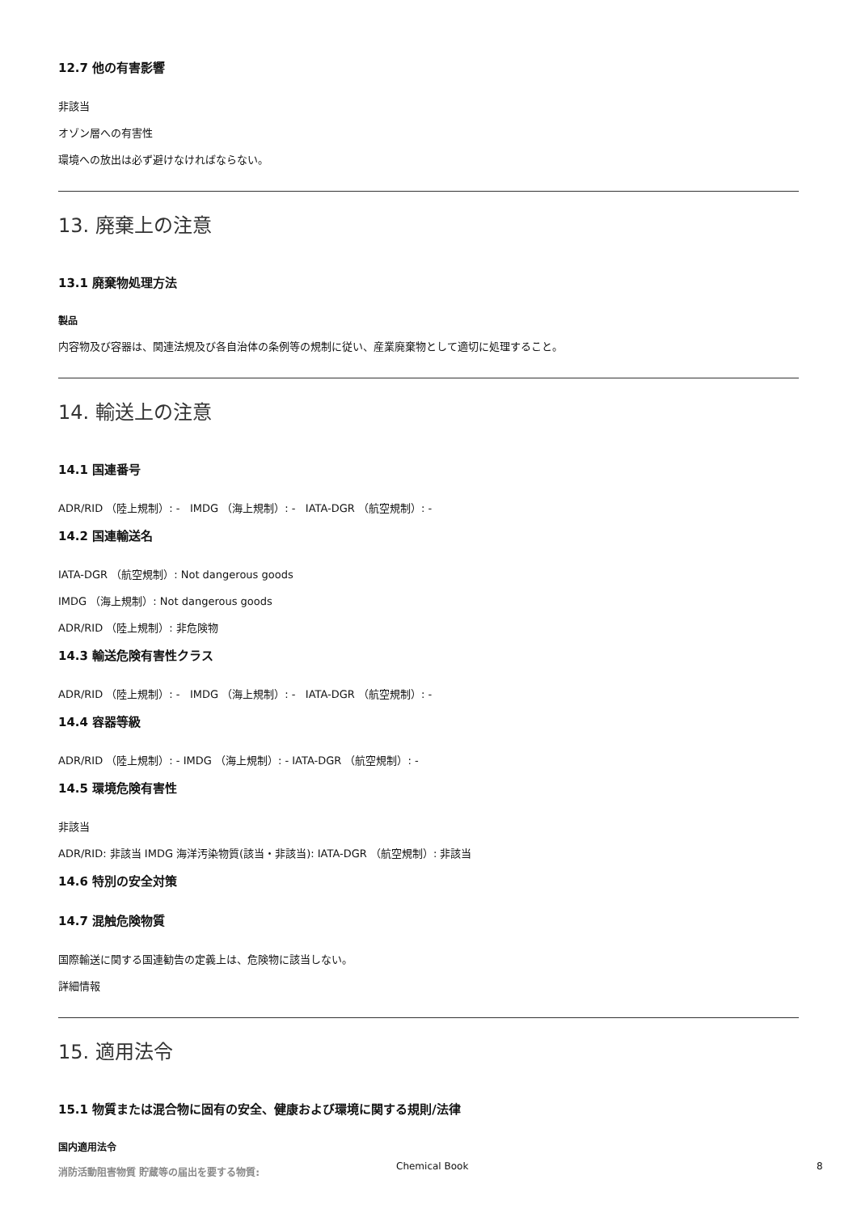12.7 他の有害影響
非該当
オゾン層への有害性
環境への放出は必ず避けなければならない。
13. 廃棄上の注意
13.1 廃棄物処理方法
製品
内容物及び容器は、関連法規及び各自治体の条例等の規制に従い、産業廃棄物として適切に処理すること。
14. 輸送上の注意
14.1 国連番号
ADR/RID （陸上規制）: - IMDG （海上規制）: - IATA-DGR （航空規制）: -
14.2 国連輸送名
IATA-DGR （航空規制）: Not dangerous goods
IMDG （海上規制）: Not dangerous goods
ADR/RID （陸上規制）: 非危険物
14.3 輸送危険有害性クラス
ADR/RID （陸上規制）: - IMDG （海上規制）: - IATA-DGR （航空規制）: -
14.4 容器等級
ADR/RID （陸上規制）: - IMDG （海上規制）: - IATA-DGR （航空規制）: -
14.5 環境危険有害性
非該当
ADR/RID: 非該当 IMDG 海洋汚染物質(該当・非該当): IATA-DGR （航空規制）: 非該当
14.6 特別の安全対策
14.7 混触危険物質
国際輸送に関する国連勧告の定義上は、危険物に該当しない。
詳細情報
15. 適用法令
15.1 物質または混合物に固有の安全、健康および環境に関する規則/法律
国内適用法令
消防活動阻害物質 貯蔵等の届出を要する物質:
Chemical Book 8